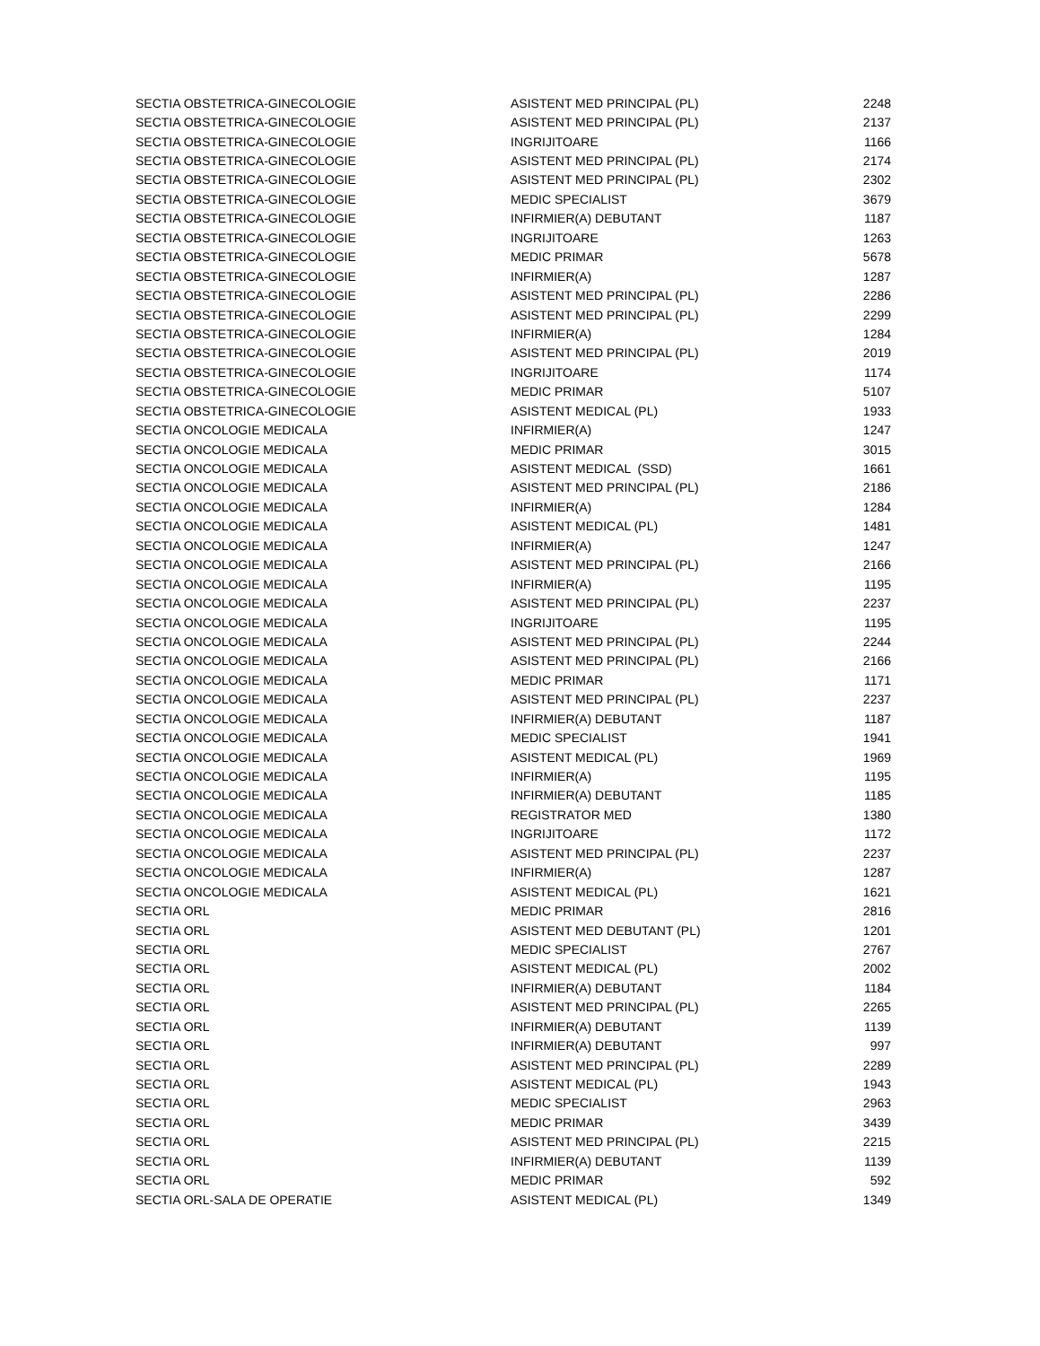| SECTIA OBSTETRICA-GINECOLOGIE | ASISTENT MED PRINCIPAL (PL) | 2248 |
| SECTIA OBSTETRICA-GINECOLOGIE | ASISTENT MED PRINCIPAL (PL) | 2137 |
| SECTIA OBSTETRICA-GINECOLOGIE | INGRIJITOARE | 1166 |
| SECTIA OBSTETRICA-GINECOLOGIE | ASISTENT MED PRINCIPAL (PL) | 2174 |
| SECTIA OBSTETRICA-GINECOLOGIE | ASISTENT MED PRINCIPAL (PL) | 2302 |
| SECTIA OBSTETRICA-GINECOLOGIE | MEDIC SPECIALIST | 3679 |
| SECTIA OBSTETRICA-GINECOLOGIE | INFIRMIER(A) DEBUTANT | 1187 |
| SECTIA OBSTETRICA-GINECOLOGIE | INGRIJITOARE | 1263 |
| SECTIA OBSTETRICA-GINECOLOGIE | MEDIC PRIMAR | 5678 |
| SECTIA OBSTETRICA-GINECOLOGIE | INFIRMIER(A) | 1287 |
| SECTIA OBSTETRICA-GINECOLOGIE | ASISTENT MED PRINCIPAL (PL) | 2286 |
| SECTIA OBSTETRICA-GINECOLOGIE | ASISTENT MED PRINCIPAL (PL) | 2299 |
| SECTIA OBSTETRICA-GINECOLOGIE | INFIRMIER(A) | 1284 |
| SECTIA OBSTETRICA-GINECOLOGIE | ASISTENT MED PRINCIPAL (PL) | 2019 |
| SECTIA OBSTETRICA-GINECOLOGIE | INGRIJITOARE | 1174 |
| SECTIA OBSTETRICA-GINECOLOGIE | MEDIC PRIMAR | 5107 |
| SECTIA OBSTETRICA-GINECOLOGIE | ASISTENT MEDICAL (PL) | 1933 |
| SECTIA ONCOLOGIE MEDICALA | INFIRMIER(A) | 1247 |
| SECTIA ONCOLOGIE MEDICALA | MEDIC PRIMAR | 3015 |
| SECTIA ONCOLOGIE MEDICALA | ASISTENT MEDICAL (SSD) | 1661 |
| SECTIA ONCOLOGIE MEDICALA | ASISTENT MED PRINCIPAL (PL) | 2186 |
| SECTIA ONCOLOGIE MEDICALA | INFIRMIER(A) | 1284 |
| SECTIA ONCOLOGIE MEDICALA | ASISTENT MEDICAL (PL) | 1481 |
| SECTIA ONCOLOGIE MEDICALA | INFIRMIER(A) | 1247 |
| SECTIA ONCOLOGIE MEDICALA | ASISTENT MED PRINCIPAL (PL) | 2166 |
| SECTIA ONCOLOGIE MEDICALA | INFIRMIER(A) | 1195 |
| SECTIA ONCOLOGIE MEDICALA | ASISTENT MED PRINCIPAL (PL) | 2237 |
| SECTIA ONCOLOGIE MEDICALA | INGRIJITOARE | 1195 |
| SECTIA ONCOLOGIE MEDICALA | ASISTENT MED PRINCIPAL (PL) | 2244 |
| SECTIA ONCOLOGIE MEDICALA | ASISTENT MED PRINCIPAL (PL) | 2166 |
| SECTIA ONCOLOGIE MEDICALA | MEDIC PRIMAR | 1171 |
| SECTIA ONCOLOGIE MEDICALA | ASISTENT MED PRINCIPAL (PL) | 2237 |
| SECTIA ONCOLOGIE MEDICALA | INFIRMIER(A) DEBUTANT | 1187 |
| SECTIA ONCOLOGIE MEDICALA | MEDIC SPECIALIST | 1941 |
| SECTIA ONCOLOGIE MEDICALA | ASISTENT MEDICAL (PL) | 1969 |
| SECTIA ONCOLOGIE MEDICALA | INFIRMIER(A) | 1195 |
| SECTIA ONCOLOGIE MEDICALA | INFIRMIER(A) DEBUTANT | 1185 |
| SECTIA ONCOLOGIE MEDICALA | REGISTRATOR MED | 1380 |
| SECTIA ONCOLOGIE MEDICALA | INGRIJITOARE | 1172 |
| SECTIA ONCOLOGIE MEDICALA | ASISTENT MED PRINCIPAL (PL) | 2237 |
| SECTIA ONCOLOGIE MEDICALA | INFIRMIER(A) | 1287 |
| SECTIA ONCOLOGIE MEDICALA | ASISTENT MEDICAL (PL) | 1621 |
| SECTIA ORL | MEDIC PRIMAR | 2816 |
| SECTIA ORL | ASISTENT MED DEBUTANT (PL) | 1201 |
| SECTIA ORL | MEDIC SPECIALIST | 2767 |
| SECTIA ORL | ASISTENT MEDICAL (PL) | 2002 |
| SECTIA ORL | INFIRMIER(A) DEBUTANT | 1184 |
| SECTIA ORL | ASISTENT MED PRINCIPAL (PL) | 2265 |
| SECTIA ORL | INFIRMIER(A) DEBUTANT | 1139 |
| SECTIA ORL | INFIRMIER(A) DEBUTANT | 997 |
| SECTIA ORL | ASISTENT MED PRINCIPAL (PL) | 2289 |
| SECTIA ORL | ASISTENT MEDICAL (PL) | 1943 |
| SECTIA ORL | MEDIC SPECIALIST | 2963 |
| SECTIA ORL | MEDIC PRIMAR | 3439 |
| SECTIA ORL | ASISTENT MED PRINCIPAL (PL) | 2215 |
| SECTIA ORL | INFIRMIER(A) DEBUTANT | 1139 |
| SECTIA ORL | MEDIC PRIMAR | 592 |
| SECTIA ORL-SALA DE OPERATIE | ASISTENT MEDICAL (PL) | 1349 |